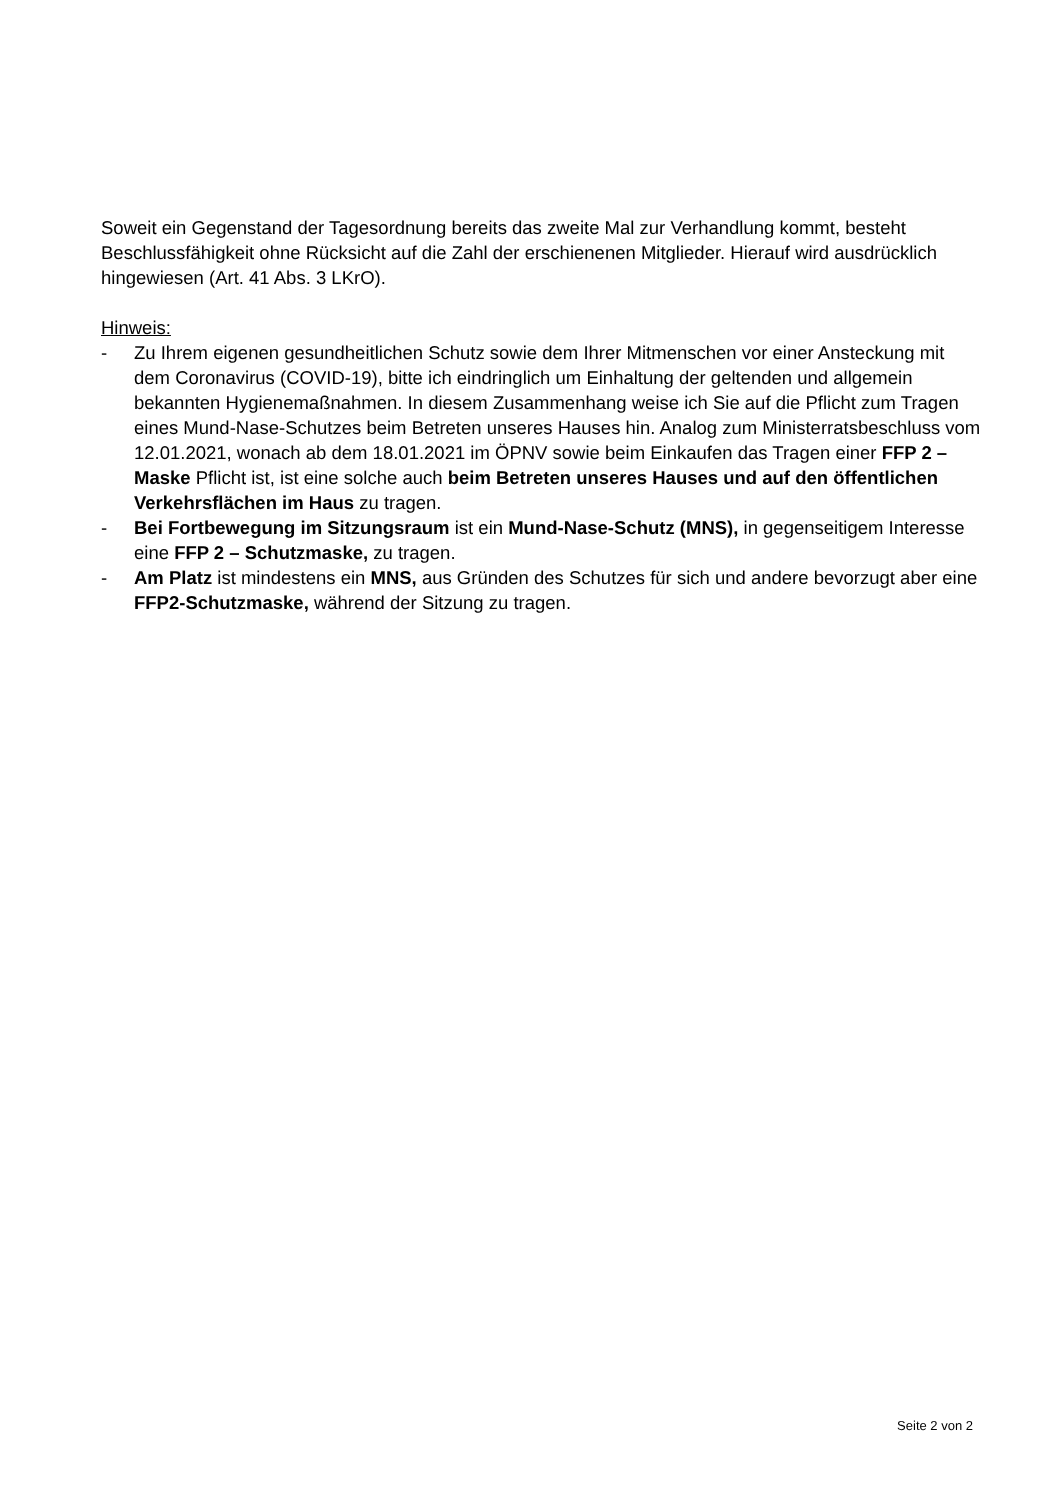Soweit ein Gegenstand der Tagesordnung bereits das zweite Mal zur Verhandlung kommt, besteht Beschlussfähigkeit ohne Rücksicht auf die Zahl der erschienenen Mitglieder. Hierauf wird ausdrücklich hingewiesen (Art. 41 Abs. 3 LKrO).
Hinweis:
- Zu Ihrem eigenen gesundheitlichen Schutz sowie dem Ihrer Mitmenschen vor einer Ansteckung mit dem Coronavirus (COVID-19), bitte ich eindringlich um Einhaltung der geltenden und allgemein bekannten Hygienemaßnahmen. In diesem Zusammenhang weise ich Sie auf die Pflicht zum Tragen eines Mund-Nase-Schutzes beim Betreten unseres Hauses hin. Analog zum Ministerratsbeschluss vom 12.01.2021, wonach ab dem 18.01.2021 im ÖPNV sowie beim Einkaufen das Tragen einer FFP 2 – Maske Pflicht ist, ist eine solche auch beim Betreten unseres Hauses und auf den öffentlichen Verkehrsflächen im Haus zu tragen.
- Bei Fortbewegung im Sitzungsraum ist ein Mund-Nase-Schutz (MNS), in gegenseitigem Interesse eine FFP 2 – Schutzmaske, zu tragen.
- Am Platz ist mindestens ein MNS, aus Gründen des Schutzes für sich und andere bevorzugt aber eine FFP2-Schutzmaske, während der Sitzung zu tragen.
Seite 2 von 2